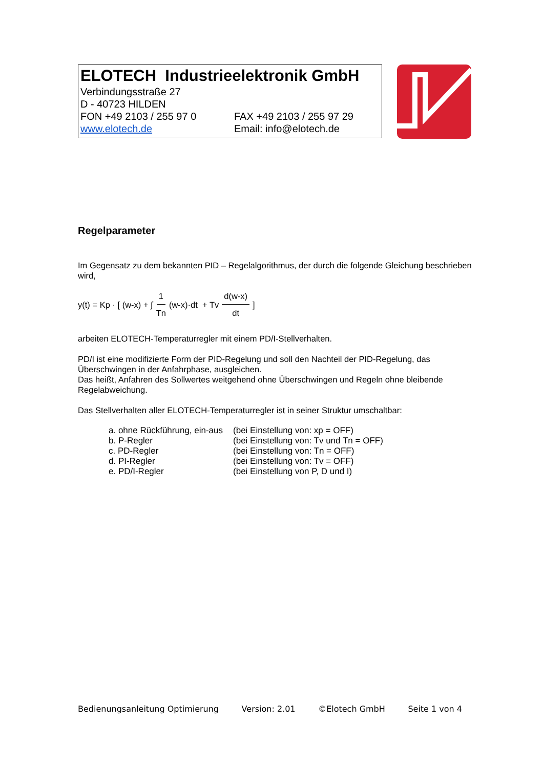ELOTECH Industrieelektronik GmbH
Verbindungsstraße 27
D - 40723 HILDEN
FON +49 2103 / 255 97 0 FAX +49 2103 / 255 97 29
www.elotech.de Email: info@elotech.de
Regelparameter
Im Gegensatz zu dem bekannten PID – Regelalgorithmus, der durch die folgende Gleichung beschrieben wird,
y(t) = Kp · [ (w-x) + ∫ 1 Tn (w-x)·dt + Tv d(w-x) dt ]
arbeiten ELOTECH-Temperaturregler mit einem PD/I-Stellverhalten.
PD/I ist eine modifizierte Form der PID-Regelung und soll den Nachteil der PID-Regelung, das Überschwingen in der Anfahrphase, ausgleichen.
Das heißt, Anfahren des Sollwertes weitgehend ohne Überschwingen und Regeln ohne bleibende Regelabweichung.
Das Stellverhalten aller ELOTECH-Temperaturregler ist in seiner Struktur umschaltbar:
| a. ohne Rückführung, ein-aus | (bei Einstellung von: xp = OFF) |
| b. P-Regler | (bei Einstellung von: Tv und Tn = OFF) |
| c. PD-Regler | (bei Einstellung von: Tn = OFF) |
| d. PI-Regler | (bei Einstellung von: Tv = OFF) |
| e. PD/I-Regler | (bei Einstellung von P, D und I) |
Bedienungsanleitung Optimierung Version: 2.01 ©Elotech GmbH Seite 1 von 4